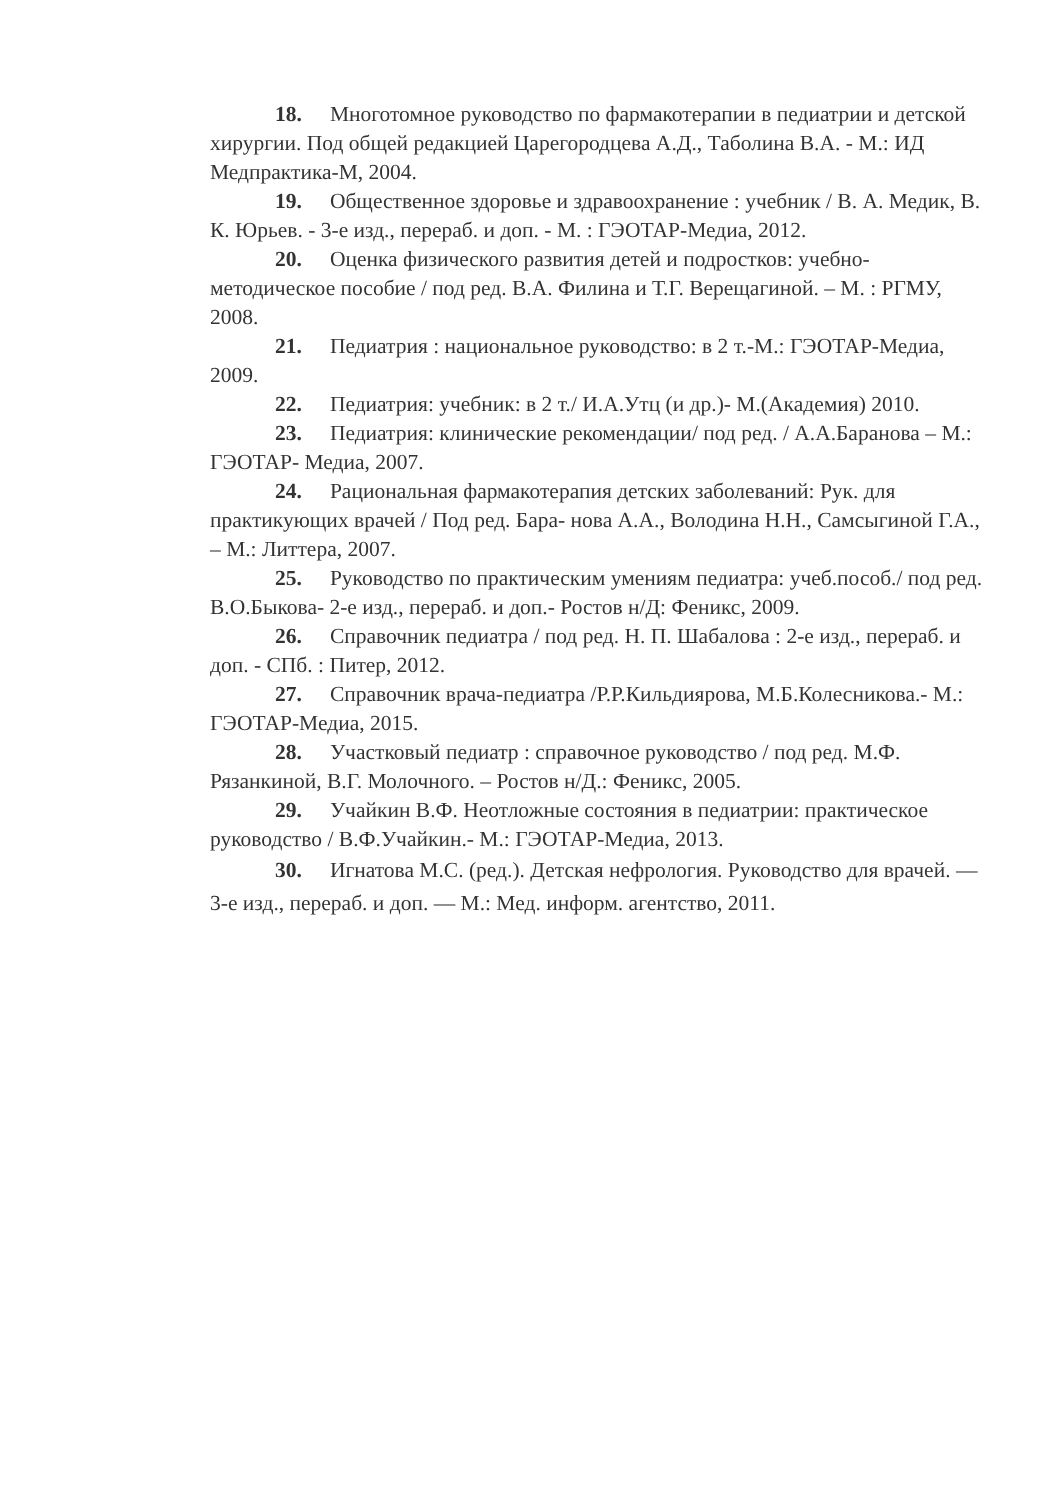18. Многотомное руководство по фармакотерапии в педиатрии и детской хирургии. Под общей редакцией Царегородцева А.Д., Таболина В.А. - М.: ИД Медпрактика-М, 2004.
19. Общественное здоровье и здравоохранение : учебник / В. А. Медик, В. К. Юрьев. - 3-е изд., перераб. и доп. - М. : ГЭОТАР-Медиа, 2012.
20. Оценка физического развития детей и подростков: учебно-методическое пособие / под ред. В.А. Филина и Т.Г. Верещагиной. – М. : РГМУ, 2008.
21. Педиатрия : национальное руководство: в 2 т.-М.: ГЭОТАР-Медиа, 2009.
22. Педиатрия: учебник: в 2 т./ И.А.Утц (и др.)- М.(Академия) 2010.
23. Педиатрия: клинические рекомендации/ под ред. / А.А.Баранова – М.: ГЭОТАР- Медиа, 2007.
24. Рациональная фармакотерапия детских заболеваний: Рук. для практикующих врачей / Под ред. Бара- нова А.А., Володина Н.Н., Самсыгиной Г.А., – М.: Литтера, 2007.
25. Руководство по практическим умениям педиатра: учеб.пособ./ под ред. В.О.Быкова- 2-е изд., перераб. и доп.- Ростов н/Д: Феникс, 2009.
26. Справочник педиатра / под ред. Н. П. Шабалова : 2-е изд., перераб. и доп. - СПб. : Питер, 2012.
27. Справочник врача-педиатра /Р.Р.Кильдиярова, М.Б.Колесникова.- М.: ГЭОТАР-Медиа, 2015.
28. Участковый педиатр : справочное руководство / под ред. М.Ф. Рязанкиной, В.Г. Молочного. – Ростов н/Д.: Феникс, 2005.
29. Учайкин В.Ф. Неотложные состояния в педиатрии: практическое руководство / В.Ф.Учайкин.- М.: ГЭОТАР-Медиа, 2013.
30. Игнатова М.С. (ред.). Детская нефрология. Руководство для врачей. — 3-е изд., перераб. и доп. — М.: Мед. информ. агентство, 2011.